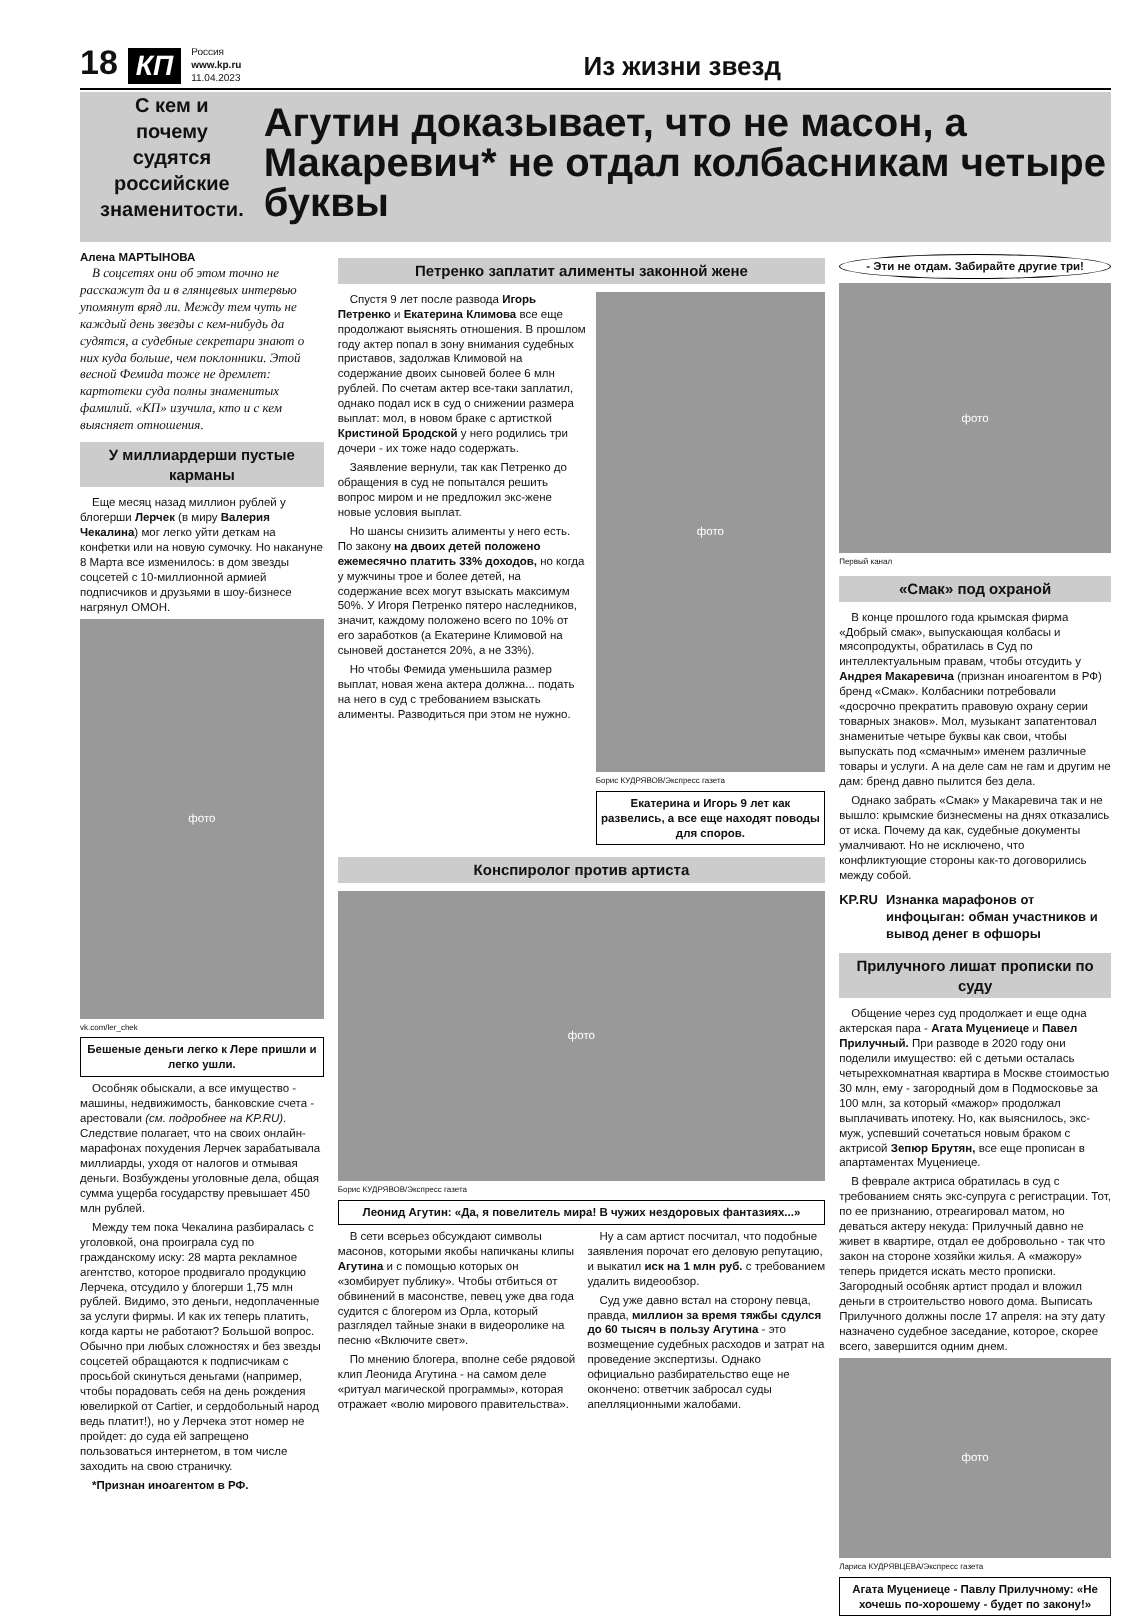18 КП Россия
www.kp.ru
11.04.2023 Из жизни звезд
С кем и почему судятся российские знаменитости.
Агутин доказывает, что не масон, а Макаревич* не отдал колбасникам четыре буквы
Алена МАРТЫНОВА
В соцсетях они об этом точно не расскажут да и в глянцевых интервью упомянут вряд ли. Между тем чуть не каждый день звезды с кем-нибудь да судятся, а судебные секретари знают о них куда больше, чем поклонники. Этой весной Фемида тоже не дремлет: картотеки суда полны знаменитых фамилий. «КП» изучила, кто и с кем выясняет отношения.
У миллиардерши пустые карманы
Еще месяц назад миллион рублей у блогерши Лерчек (в миру Валерия Чекалина) мог легко уйти деткам на конфетки или на новую сумочку. Но накануне 8 Марта все изменилось: в дом звезды соцсетей с 10-миллионной армией подписчиков и друзьями в шоу-бизнесе нагрянул ОМОН.
фото
vk.com/ler_chek
Бешеные деньги легко к Лере пришли и легко ушли.
Особняк обыскали, а все имущество - машины, недвижимость, банковские счета - арестовали (см. подробнее на KP.RU). Следствие полагает, что на своих онлайн-марафонах похудения Лерчек зарабатывала миллиарды, уходя от налогов и отмывая деньги. Возбуждены уголовные дела, общая сумма ущерба государству превышает 450 млн рублей.
Между тем пока Чекалина разбиралась с уголовкой, она проиграла суд по гражданскому иску: 28 марта рекламное агентство, которое продвигало продукцию Лерчека, отсудило у блогерши 1,75 млн рублей. Видимо, это деньги, недоплаченные за услуги фирмы. И как их теперь платить, когда карты не работают? Большой вопрос. Обычно при любых сложностях и без звезды соцсетей обращаются к подписчикам с просьбой скинуться деньгами (например, чтобы порадовать себя на день рождения ювелиркой от Cartier, и сердобольный народ ведь платит!), но у Лерчека этот номер не пройдет: до суда ей запрещено пользоваться интернетом, в том числе заходить на свою страничку.
*Признан иноагентом в РФ.
Петренко заплатит алименты законной жене
Спустя 9 лет после развода Игорь Петренко и Екатерина Климова все еще продолжают выяснять отношения. В прошлом году актер попал в зону внимания судебных приставов, задолжав Климовой на содержание двоих сыновей более 6 млн рублей. По счетам актер все-таки заплатил, однако подал иск в суд о снижении размера выплат: мол, в новом браке с артисткой Кристиной Бродской у него родились три дочери - их тоже надо содержать.
Заявление вернули, так как Петренко до обращения в суд не попытался решить вопрос миром и не предложил экс-жене новые условия выплат.
Но шансы снизить алименты у него есть. По закону на двоих детей положено ежемесячно платить 33% доходов, но когда у мужчины трое и более детей, на содержание всех могут взыскать максимум 50%. У Игоря Петренко пятеро наследников, значит, каждому положено всего по 10% от его заработков (а Екатерине Климовой на сыновей достанется 20%, а не 33%).
Но чтобы Фемида уменьшила размер выплат, новая жена актера должна... подать на него в суд с требованием взыскать алименты. Разводиться при этом не нужно.
фото
Борис КУДРЯВОВ/Экспресс газета
Екатерина и Игорь 9 лет как развелись, а все еще находят поводы для споров.
Конспиролог против артиста
фото
Борис КУДРЯВОВ/Экспресс газета
Леонид Агутин: «Да, я повелитель мира! В чужих нездоровых фантазиях...»
В сети всерьез обсуждают символы масонов, которыми якобы напичканы клипы Агутина и с помощью которых он «зомбирует публику». Чтобы отбиться от обвинений в масонстве, певец уже два года судится с блогером из Орла, который разглядел тайные знаки в видеоролике на песню «Включите свет».
По мнению блогера, вполне себе рядовой клип Леонида Агутина - на самом деле «ритуал магической программы», которая отражает «волю мирового правительства».
Ну а сам артист посчитал, что подобные заявления порочат его деловую репутацию, и выкатил иск на 1 млн руб. с требованием удалить видеообзор.
Суд уже давно встал на сторону певца, правда, миллион за время тяжбы сдулся до 60 тысяч в пользу Агутина - это возмещение судебных расходов и затрат на проведение экспертизы. Однако официально разбирательство еще не окончено: ответчик забросал суды апелляционными жалобами.
- Эти не отдам. Забирайте другие три!
фото
Первый канал
«Смак» под охраной
В конце прошлого года крымская фирма «Добрый смак», выпускающая колбасы и мясопродукты, обратилась в Суд по интеллектуальным правам, чтобы отсудить у Андрея Макаревича (признан иноагентом в РФ) бренд «Смак». Колбасники потребовали «досрочно прекратить правовую охрану серии товарных знаков». Мол, музыкант запатентовал знаменитые четыре буквы как свои, чтобы выпускать под «смачным» именем различные товары и услуги. А на деле сам не гам и другим не дам: бренд давно пылится без дела.
Однако забрать «Смак» у Макаревича так и не вышло: крымские бизнесмены на днях отказались от иска. Почему да как, судебные документы умалчивают. Но не исключено, что конфликтующие стороны как-то договорились между собой.
KP.RU Изнанка марафонов от инфоцыган: обман участников и вывод денег в офшоры
Прилучного лишат прописки по суду
Общение через суд продолжает и еще одна актерская пара - Агата Муцениеце и Павел Прилучный. При разводе в 2020 году они поделили имущество: ей с детьми осталась четырехкомнатная квартира в Москве стоимостью 30 млн, ему - загородный дом в Подмосковье за 100 млн, за который «мажор» продолжал выплачивать ипотеку. Но, как выяснилось, экс-муж, успевший сочетаться новым браком с актрисой Зепюр Брутян, все еще прописан в апартаментах Муцениеце.
В феврале актриса обратилась в суд с требованием снять экс-супруга с регистрации. Тот, по ее признанию, отреагировал матом, но деваться актеру некуда: Прилучный давно не живет в квартире, отдал ее добровольно - так что закон на стороне хозяйки жилья. А «мажору» теперь придется искать место прописки. Загородный особняк артист продал и вложил деньги в строительство нового дома. Выписать Прилучного должны после 17 апреля: на эту дату назначено судебное заседание, которое, скорее всего, завершится одним днем.
фото
Лариса КУДРЯВЦЕВА/Экспресс газета
Агата Муцениеце - Павлу Прилучному: «Не хочешь по-хорошему - будет по закону!»